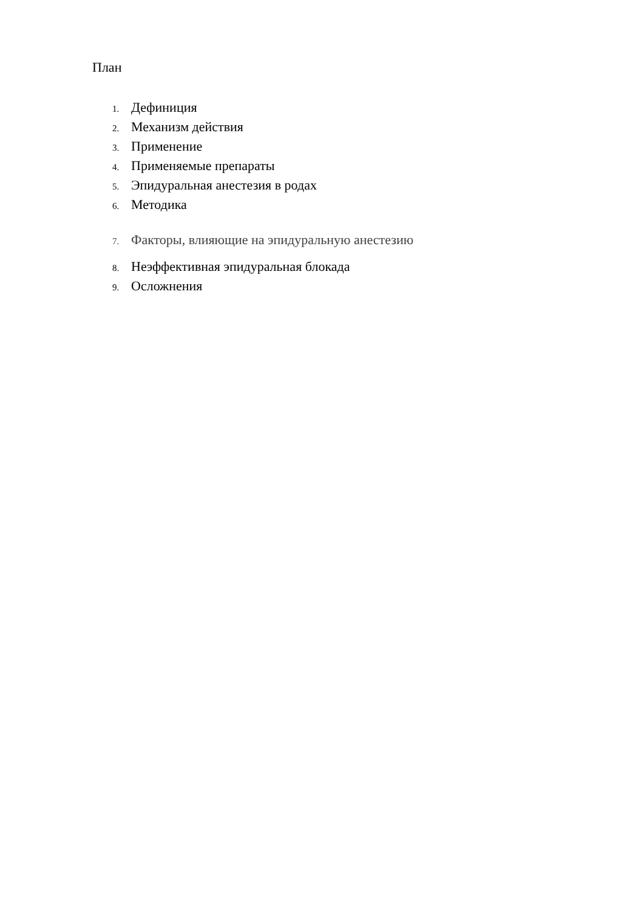План
1. Дефиниция
2. Механизм действия
3. Применение
4. Применяемые препараты
5. Эпидуральная анестезия в родах
6. Методика
7. Факторы, влияющие на эпидуральную анестезию
8. Неэффективная эпидуральная блокада
9. Осложнения